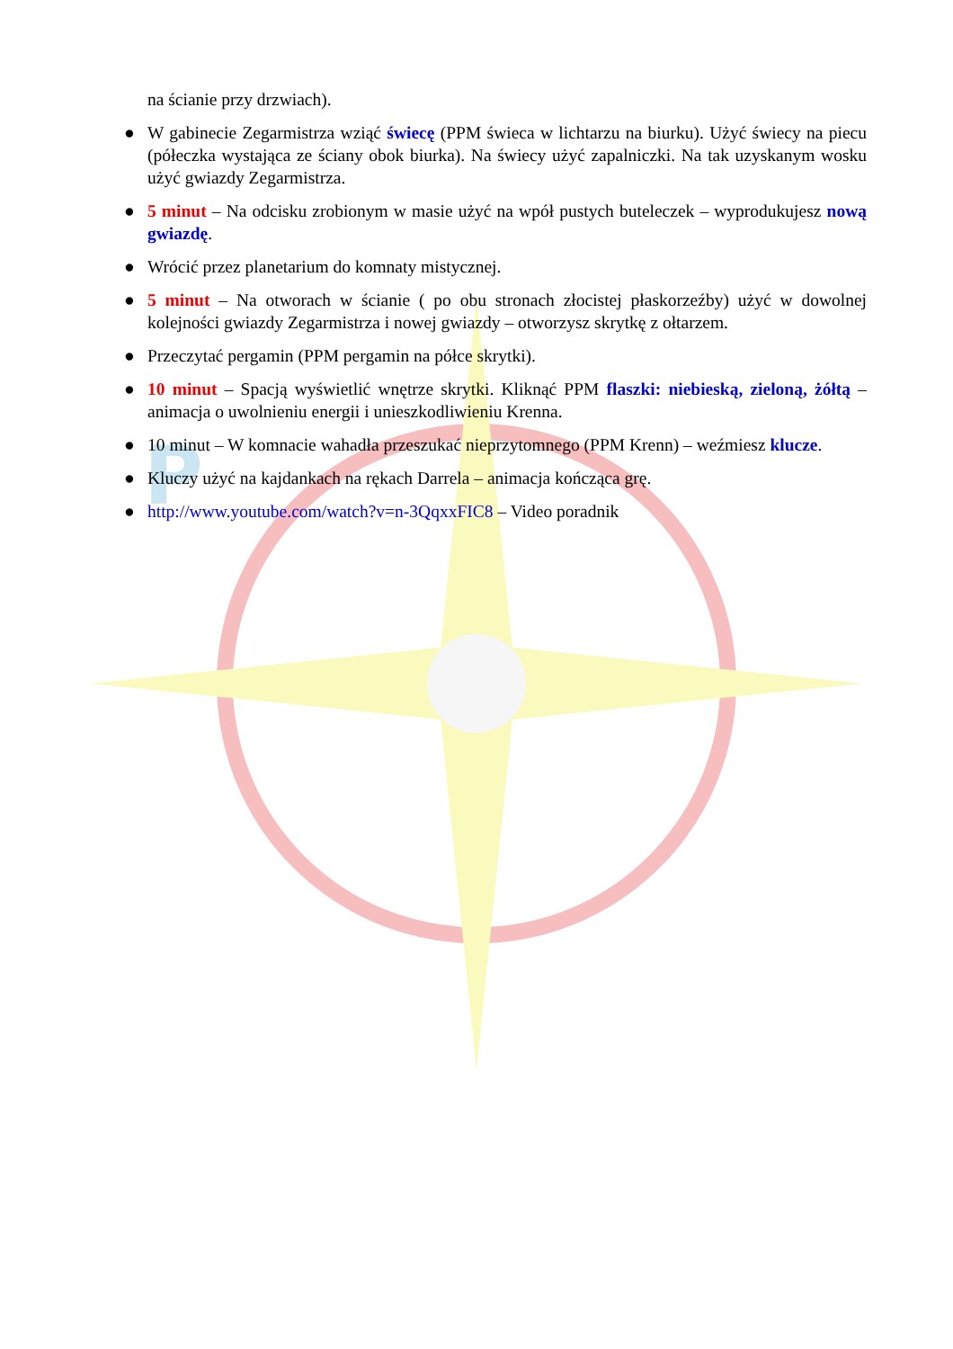P
na ścianie przy drzwiach).
● W gabinecie Zegarmistrza wziąć świecę (PPM świeca w lichtarzu na biurku). Użyć świecy na piecu (półeczka wystająca ze ściany obok biurka). Na świecy użyć zapalniczki. Na tak uzyskanym wosku użyć gwiazdy Zegarmistrza.
● 5 minut – Na odcisku zrobionym w masie użyć na wpół pustych buteleczek – wyprodukujesz nową gwiazdę.
● Wrócić przez planetarium do komnaty mistycznej.
● 5 minut – Na otworach w ścianie ( po obu stronach złocistej płaskorzeźby) użyć w dowolnej kolejności gwiazdy Zegarmistrza i nowej gwiazdy – otworzysz skrytkę z ołtarzem.
● Przeczytać pergamin (PPM pergamin na półce skrytki).
● 10 minut – Spacją wyświetlić wnętrze skrytki. Kliknąć PPM flaszki: niebieską, zieloną, żółtą – animacja o uwolnieniu energii i unieszkodliwieniu Krenna.
● 10 minut – W komnacie wahadła przeszukać nieprzytomnego (PPM Krenn) – weźmiesz klucze.
● Kluczy użyć na kajdankach na rękach Darrela – animacja kończąca grę.
● http://www.youtube.com/watch?v=n-3QqxxFIC8 – Video poradnik